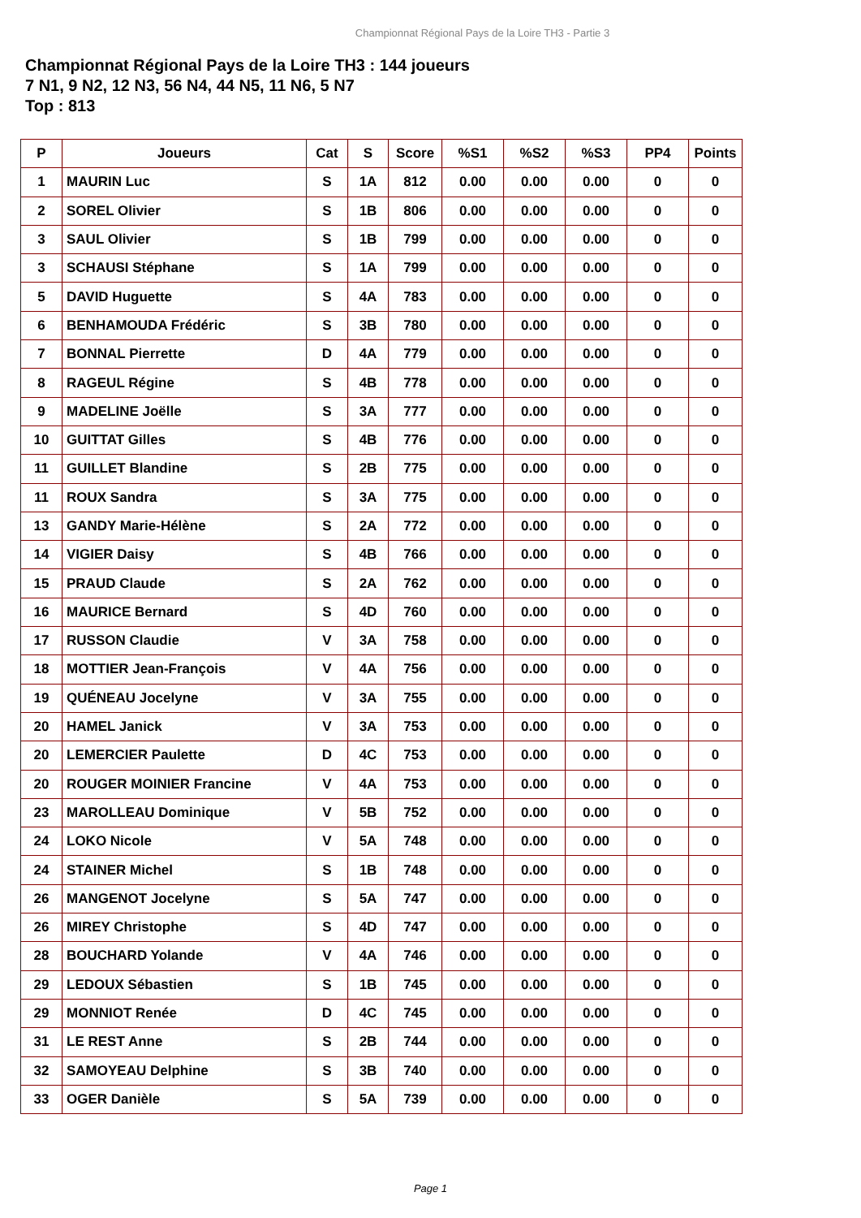Championnat Régional Pays de la Loire TH3 - Partie 3
Championnat Régional Pays de la Loire TH3 : 144 joueurs
7 N1, 9 N2, 12 N3, 56 N4, 44 N5, 11 N6, 5 N7
Top : 813
| P | Joueurs | Cat | S | Score | %S1 | %S2 | %S3 | PP4 | Points |
| --- | --- | --- | --- | --- | --- | --- | --- | --- | --- |
| 1 | MAURIN Luc | S | 1A | 812 | 0.00 | 0.00 | 0.00 | 0 | 0 |
| 2 | SOREL Olivier | S | 1B | 806 | 0.00 | 0.00 | 0.00 | 0 | 0 |
| 3 | SAUL Olivier | S | 1B | 799 | 0.00 | 0.00 | 0.00 | 0 | 0 |
| 3 | SCHAUSI Stéphane | S | 1A | 799 | 0.00 | 0.00 | 0.00 | 0 | 0 |
| 5 | DAVID Huguette | S | 4A | 783 | 0.00 | 0.00 | 0.00 | 0 | 0 |
| 6 | BENHAMOUDA Frédéric | S | 3B | 780 | 0.00 | 0.00 | 0.00 | 0 | 0 |
| 7 | BONNAL Pierrette | D | 4A | 779 | 0.00 | 0.00 | 0.00 | 0 | 0 |
| 8 | RAGEUL Régine | S | 4B | 778 | 0.00 | 0.00 | 0.00 | 0 | 0 |
| 9 | MADELINE Joëlle | S | 3A | 777 | 0.00 | 0.00 | 0.00 | 0 | 0 |
| 10 | GUITTAT Gilles | S | 4B | 776 | 0.00 | 0.00 | 0.00 | 0 | 0 |
| 11 | GUILLET Blandine | S | 2B | 775 | 0.00 | 0.00 | 0.00 | 0 | 0 |
| 11 | ROUX Sandra | S | 3A | 775 | 0.00 | 0.00 | 0.00 | 0 | 0 |
| 13 | GANDY Marie-Hélène | S | 2A | 772 | 0.00 | 0.00 | 0.00 | 0 | 0 |
| 14 | VIGIER Daisy | S | 4B | 766 | 0.00 | 0.00 | 0.00 | 0 | 0 |
| 15 | PRAUD Claude | S | 2A | 762 | 0.00 | 0.00 | 0.00 | 0 | 0 |
| 16 | MAURICE Bernard | S | 4D | 760 | 0.00 | 0.00 | 0.00 | 0 | 0 |
| 17 | RUSSON Claudie | V | 3A | 758 | 0.00 | 0.00 | 0.00 | 0 | 0 |
| 18 | MOTTIER Jean-François | V | 4A | 756 | 0.00 | 0.00 | 0.00 | 0 | 0 |
| 19 | QUÉNEAU Jocelyne | V | 3A | 755 | 0.00 | 0.00 | 0.00 | 0 | 0 |
| 20 | HAMEL Janick | V | 3A | 753 | 0.00 | 0.00 | 0.00 | 0 | 0 |
| 20 | LEMERCIER Paulette | D | 4C | 753 | 0.00 | 0.00 | 0.00 | 0 | 0 |
| 20 | ROUGER MOINIER Francine | V | 4A | 753 | 0.00 | 0.00 | 0.00 | 0 | 0 |
| 23 | MAROLLEAU Dominique | V | 5B | 752 | 0.00 | 0.00 | 0.00 | 0 | 0 |
| 24 | LOKO Nicole | V | 5A | 748 | 0.00 | 0.00 | 0.00 | 0 | 0 |
| 24 | STAINER Michel | S | 1B | 748 | 0.00 | 0.00 | 0.00 | 0 | 0 |
| 26 | MANGENOT Jocelyne | S | 5A | 747 | 0.00 | 0.00 | 0.00 | 0 | 0 |
| 26 | MIREY Christophe | S | 4D | 747 | 0.00 | 0.00 | 0.00 | 0 | 0 |
| 28 | BOUCHARD Yolande | V | 4A | 746 | 0.00 | 0.00 | 0.00 | 0 | 0 |
| 29 | LEDOUX Sébastien | S | 1B | 745 | 0.00 | 0.00 | 0.00 | 0 | 0 |
| 29 | MONNIOT Renée | D | 4C | 745 | 0.00 | 0.00 | 0.00 | 0 | 0 |
| 31 | LE REST Anne | S | 2B | 744 | 0.00 | 0.00 | 0.00 | 0 | 0 |
| 32 | SAMOYEAU Delphine | S | 3B | 740 | 0.00 | 0.00 | 0.00 | 0 | 0 |
| 33 | OGER Danièle | S | 5A | 739 | 0.00 | 0.00 | 0.00 | 0 | 0 |
Page 1